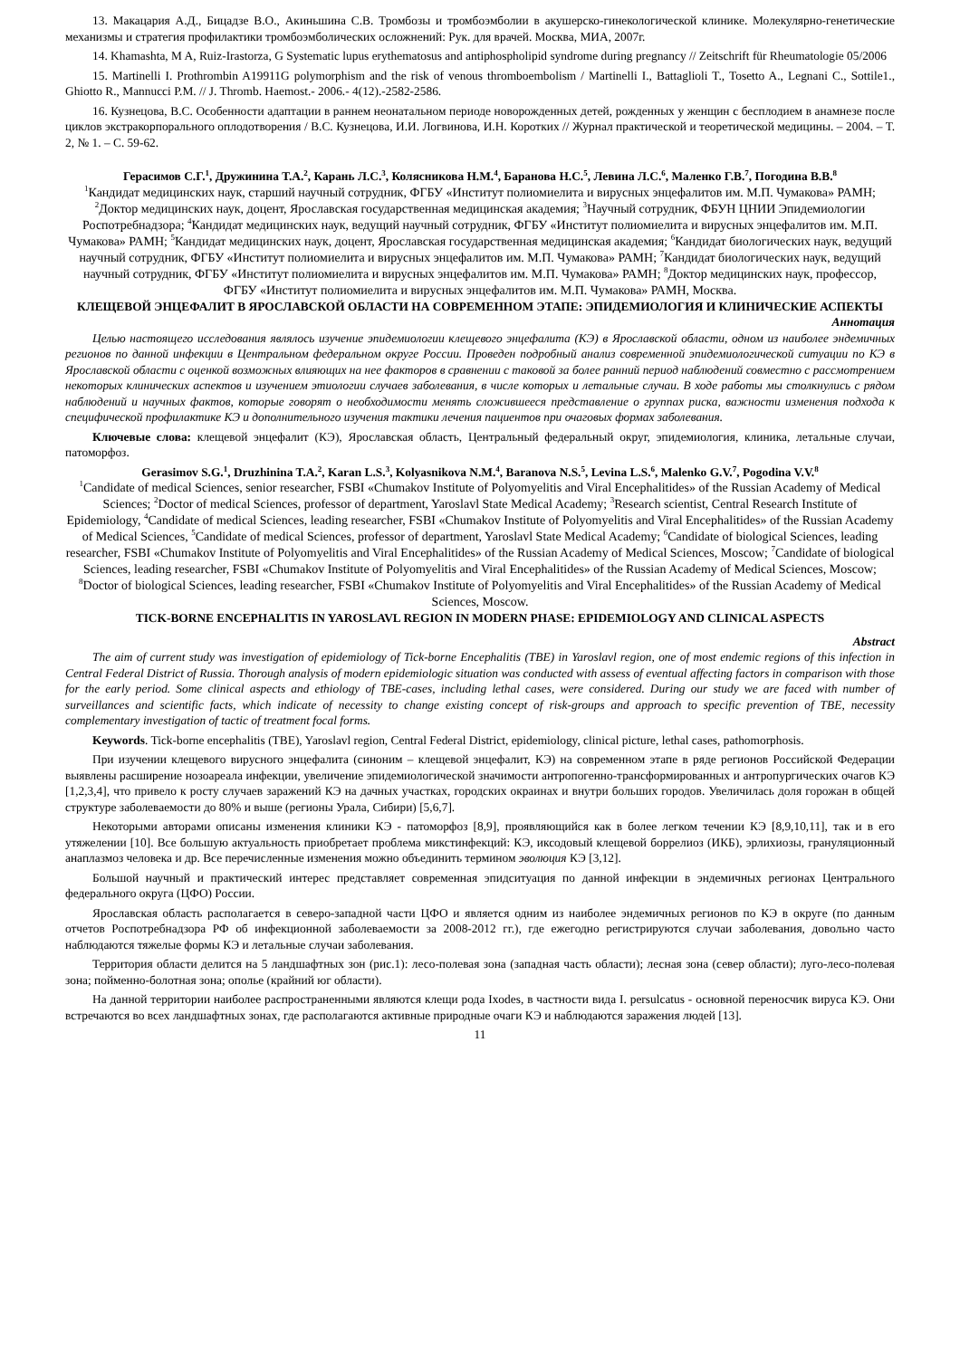13. Макацария А.Д., Бицадзе В.О., Акиньшина С.В. Тромбозы и тромбоэмболии в акушерско-гинекологической клинике. Молекулярно-генетические механизмы и стратегия профилактики тромбоэмболических осложнений: Рук. для врачей. Москва, МИА, 2007г.
14. Khamashta, M A, Ruiz-Irastorza, G Systematic lupus erythematosus and antiphospholipid syndrome during pregnancy // Zeitschrift für Rheumatologie 05/2006
15. Martinelli I. Prothrombin A19911G polymorphism and the risk of venous thromboembolism / Martinelli I., Battaglioli T., Tosetto A., Legnani C., Sottile1., Ghiotto R., Mannucci P.M. // J. Thromb. Haemost.- 2006.- 4(12).-2582-2586.
16. Кузнецова, В.С. Особенности адаптации в раннем неонатальном периоде новорожденных детей, рожденных у женщин с бесплодием в анамнезе после циклов экстракорпорального оплодотворения / В.С. Кузнецова, И.И. Логвинова, И.Н. Коротких // Журнал практической и теоретической медицины. – 2004. – Т. 2, № 1. – С. 59-62.
Герасимов С.Г.<sup>1</sup>, Дружинина Т.А.<sup>2</sup>, Карань Л.С.<sup>3</sup>, Колясникова Н.М.<sup>4</sup>, Баранова Н.С.<sup>5</sup>, Левина Л.С.<sup>6</sup>, Маленко Г.В.<sup>7</sup>, Погодина В.В.<sup>8</sup>
<sup>1</sup> Кандидат медицинских наук, старший научный сотрудник, ФГБУ «Институт полиомиелита и вирусных энцефалитов им. М.П. Чумакова» РАМН; <sup>2</sup>Доктор медицинских наук, доцент, Ярославская государственная медицинская академия; <sup>3</sup>Научный сотрудник, ФБУН ЦНИИ Эпидемиологии Роспотребнадзора; <sup>4</sup>Кандидат медицинских наук, ведущий научный сотрудник, ФГБУ «Институт полиомиелита и вирусных энцефалитов им. М.П. Чумакова» РАМН; <sup>5</sup>Кандидат медицинских наук, доцент, Ярославская государственная медицинская академия; <sup>6</sup>Кандидат биологических наук, ведущий научный сотрудник, ФГБУ «Институт полиомиелита и вирусных энцефалитов им. М.П. Чумакова» РАМН; <sup>7</sup>Кандидат биологических наук, ведущий научный сотрудник, ФГБУ «Институт полиомиелита и вирусных энцефалитов им. М.П. Чумакова» РАМН; <sup>8</sup>Доктор медицинских наук, профессор, ФГБУ «Институт полиомиелита и вирусных энцефалитов им. М.П. Чумакова» РАМН, Москва.
КЛЕЩЕВОЙ ЭНЦЕФАЛИТ В ЯРОСЛАВСКОЙ ОБЛАСТИ НА СОВРЕМЕННОМ ЭТАПЕ: ЭПИДЕМИОЛОГИЯ И КЛИНИЧЕСКИЕ АСПЕКТЫ
Аннотация
Целью настоящего исследования являлось изучение эпидемиологии клещевого энцефалита (КЭ) в Ярославской области, одном из наиболее эндемичных регионов по данной инфекции в Центральном федеральном округе России. Проведен подробный анализ современной эпидемиологической ситуации по КЭ в Ярославской области с оценкой возможных влияющих на нее факторов в сравнении с таковой за более ранний период наблюдений совместно с рассмотрением некоторых клинических аспектов и изучением этиологии случаев заболевания, в числе которых и летальные случаи. В ходе работы мы столкнулись с рядом наблюдений и научных фактов, которые говорят о необходимости менять сложившееся представление о группах риска, важности изменения подхода к специфической профилактике КЭ и дополнительного изучения тактики лечения пациентов при очаговых формах заболевания.
Ключевые слова: клещевой энцефалит (КЭ), Ярославская область, Центральный федеральный округ, эпидемиология, клиника, летальные случаи, патоморфоз.
Gerasimov S.G.<sup>1</sup>, Druzhinina T.A.<sup>2</sup>, Karan L.S.<sup>3</sup>, Kolyasnikova N.M.<sup>4</sup>, Baranova N.S.<sup>5</sup>, Levina L.S.<sup>6</sup>, Malenko G.V.<sup>7</sup>, Pogodina V.V.<sup>8</sup>
<sup>1</sup> Candidate of medical Sciences, senior researcher, FSBI «Chumakov Institute of Polyomyelitis and Viral Encephalitides» of the Russian Academy of Medical Sciences; <sup>2</sup>Doctor of medical Sciences, professor of department, Yaroslavl State Medical Academy; <sup>3</sup>Research scientist, Central Research Institute of Epidemiology, <sup>4</sup>Candidate of medical Sciences, leading researcher, FSBI «Chumakov Institute of Polyomyelitis and Viral Encephalitides» of the Russian Academy of Medical Sciences, <sup>5</sup>Candidate of medical Sciences, professor of department, Yaroslavl State Medical Academy; <sup>6</sup>Candidate of biological Sciences, leading researcher, FSBI «Chumakov Institute of Polyomyelitis and Viral Encephalitides» of the Russian Academy of Medical Sciences, Moscow; <sup>7</sup>Candidate of biological Sciences, leading researcher, FSBI «Chumakov Institute of Polyomyelitis and Viral Encephalitides» of the Russian Academy of Medical Sciences, Moscow; <sup>8</sup>Doctor of biological Sciences, leading researcher, FSBI «Chumakov Institute of Polyomyelitis and Viral Encephalitides» of the Russian Academy of Medical Sciences, Moscow.
TICK-BORNE ENCEPHALITIS IN YAROSLAVL REGION IN MODERN PHASE: EPIDEMIOLOGY AND CLINICAL ASPECTS
Abstract
The aim of current study was investigation of epidemiology of Tick-borne Encephalitis (TBE) in Yaroslavl region, one of most endemic regions of this infection in Central Federal District of Russia. Thorough analysis of modern epidemiologic situation was conducted with assess of eventual affecting factors in comparison with those for the early period. Some clinical aspects and ethiology of TBE-cases, including lethal cases, were considered. During our study we are faced with number of surveillances and scientific facts, which indicate of necessity to change existing concept of risk-groups and approach to specific prevention of TBE, necessity complementary investigation of tactic of treatment focal forms.
Keywords. Tick-borne encephalitis (TBE), Yaroslavl region, Central Federal District, epidemiology, clinical picture, lethal cases, pathomorphosis.
При изучении клещевого вирусного энцефалита (синоним – клещевой энцефалит, КЭ) на современном этапе в ряде регионов Российской Федерации выявлены расширение нозоареала инфекции, увеличение эпидемиологической значимости антропогенно-трансформированных и антропургических очагов КЭ [1,2,3,4], что привело к росту случаев заражений КЭ на дачных участках, городских окраинах и внутри больших городов. Увеличилась доля горожан в общей структуре заболеваемости до 80% и выше (регионы Урала, Сибири) [5,6,7].
Некоторыми авторами описаны изменения клиники КЭ - патоморфоз [8,9], проявляющийся как в более легком течении КЭ [8,9,10,11], так и в его утяжелении [10]. Все большую актуальность приобретает проблема микстинфекций: КЭ, иксодовый клещевой боррелиоз (ИКБ), эрлихиозы, грануляционный анаплазмоз человека и др. Все перечисленные изменения можно объединить термином эволюция КЭ [3,12].
Большой научный и практический интерес представляет современная эпидситуация по данной инфекции в эндемичных регионах Центрального федерального округа (ЦФО) России.
Ярославская область располагается в северо-западной части ЦФО и является одним из наиболее эндемичных регионов по КЭ в округе (по данным отчетов Роспотребнадзора РФ об инфекционной заболеваемости за 2008-2012 гг.), где ежегодно регистрируются случаи заболевания, довольно часто наблюдаются тяжелые формы КЭ и летальные случаи заболевания.
Территория области делится на 5 ландшафтных зон (рис.1): лесо-полевая зона (западная часть области); лесная зона (север области); луго-лесо-полевая зона; пойменно-болотная зона; ополье (крайний юг области).
На данной территории наиболее распространенными являются клещи рода Ixodes, в частности вида I. persulcatus - основной переносчик вируса КЭ. Они встречаются во всех ландшафтных зонах, где располагаются активные природные очаги КЭ и наблюдаются заражения людей [13].
11